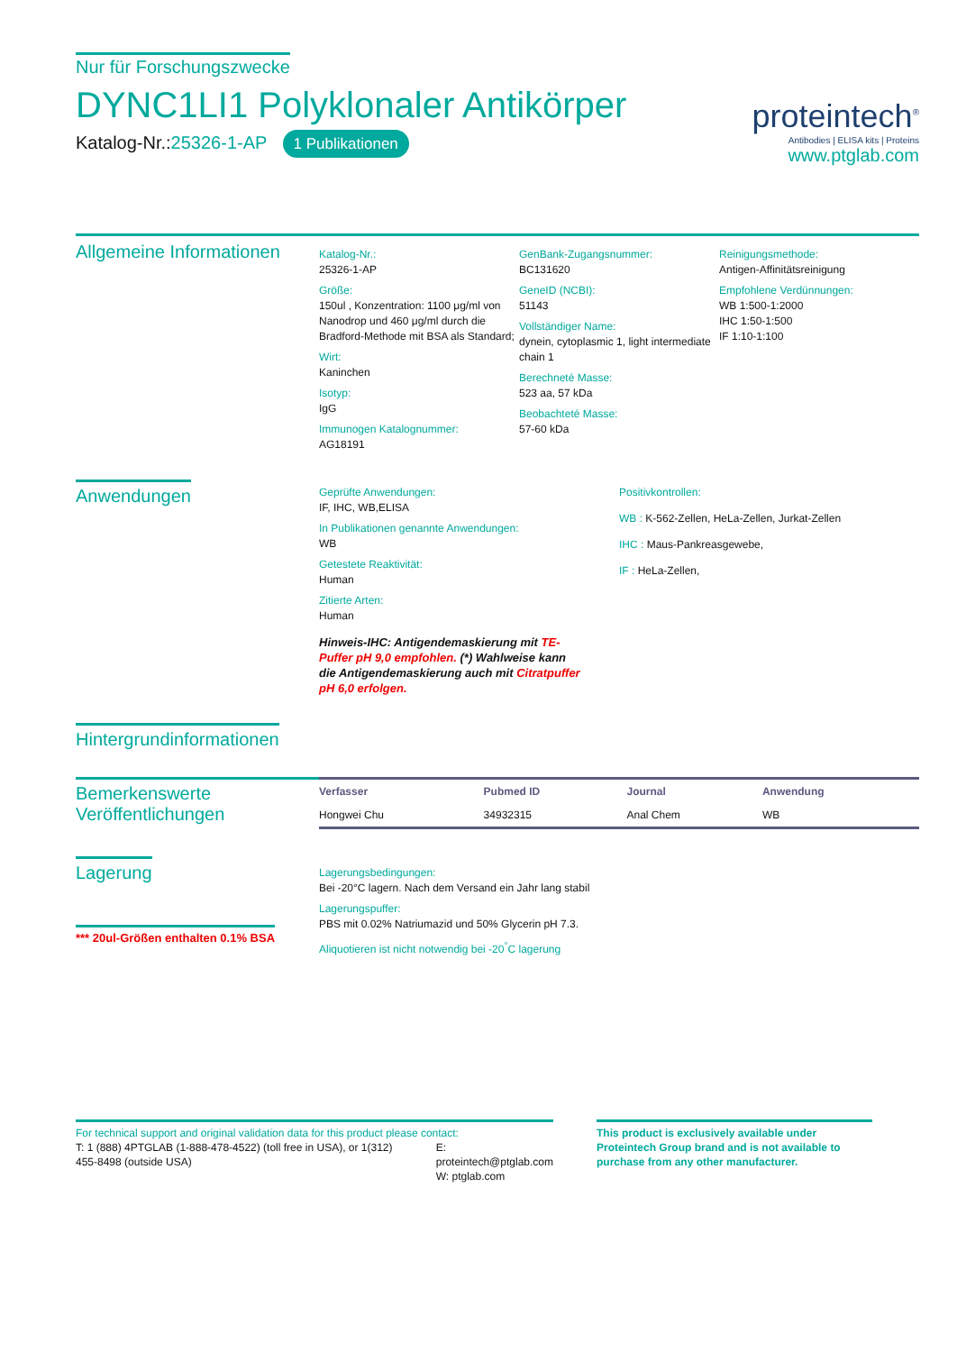Nur für Forschungszwecke
DYNC1LI1 Polyklonaler Antikörper
Katalog-Nr.:25326-1-AP 1 Publikationen
proteintech<sup>®</sup>
Antibodies | ELISA kits | Proteins
www.ptglab.com
Allgemeine Informationen
Katalog-Nr.:
25326-1-AP
Größe:
150ul , Konzentration: 1100 μg/ml von Nanodrop und 460 μg/ml durch die Bradford-Methode mit BSA als Standard;
Wirt:
Kaninchen
Isotyp:
IgG
Immunogen Katalognummer:
AG18191
GenBank-Zugangsnummer:
BC131620
GeneID (NCBI):
51143
Vollständiger Name:
dynein, cytoplasmic 1, light intermediate chain 1
Berechneté Masse:
523 aa, 57 kDa
Beobachteté Masse:
57-60 kDa
Reinigungsmethode:
Antigen-Affinitätsreinigung
Empfohlene Verdünnungen:
WB 1:500-1:2000
IHC 1:50-1:500
IF 1:10-1:100
Anwendungen
Geprüfte Anwendungen:
IF, IHC, WB,ELISA
In Publikationen genannte Anwendungen:
WB
Getestete Reaktivität:
Human
Zitierte Arten:
Human
Hinweis-IHC: Antigendemaskierung mit TE-Puffer pH 9,0 empfohlen. (*) Wahlweise kann die Antigendemaskierung auch mit Citratpuffer pH 6,0 erfolgen.
Positivkontrollen:
WB : K-562-Zellen, HeLa-Zellen, Jurkat-Zellen
IHC : Maus-Pankreasgewebe,
IF : HeLa-Zellen,
Hintergrundinformationen
Bemerkenswerte Veröffentlichungen
| Verfasser | Pubmed ID | Journal | Anwendung |
| --- | --- | --- | --- |
| Hongwei Chu | 34932315 | Anal Chem | WB |
Lagerung
*** 20ul-Größen enthalten 0.1% BSA
Lagerungsbedingungen:
Bei -20°C lagern. Nach dem Versand ein Jahr lang stabil
Lagerungspuffer:
PBS mit 0.02% Natriumazid und 50% Glycerin pH 7.3.
Aliquotieren ist nicht notwendig bei -20<sup>°</sup>C lagerung
For technical support and original validation data for this product please contact:
T: 1 (888) 4PTGLAB (1-888-478-4522) (toll free in USA), or 1(312) 455-8498 (outside USA)
E: proteintech@ptglab.com
W: ptglab.com
This product is exclusively available under Proteintech Group brand and is not available to purchase from any other manufacturer.